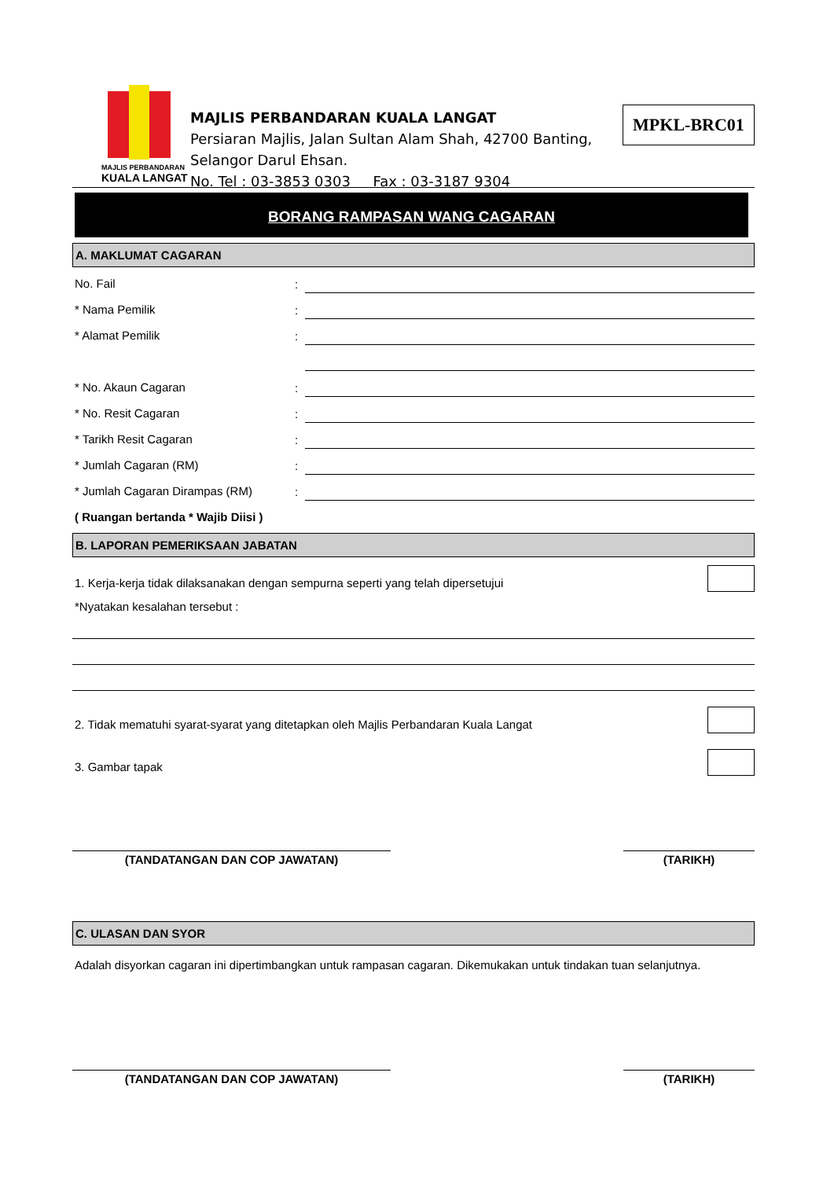MAJLIS PERBANDARAN
KUALA LANGAT
MAJLIS PERBANDARAN KUALA LANGAT
Persiaran Majlis, Jalan Sultan Alam Shah, 42700 Banting,
Selangor Darul Ehsan.
No. Tel : 03-3853 0303 Fax : 03-3187 9304
MPKL-BRC01
BORANG RAMPASAN WANG CAGARAN
A. MAKLUMAT CAGARAN
No. Fail
:
* Nama Pemilik
:
* Alamat Pemilik
:
* No. Akaun Cagaran
:
* No. Resit Cagaran
:
* Tarikh Resit Cagaran
:
* Jumlah Cagaran (RM)
:
* Jumlah Cagaran Dirampas (RM)
:
( Ruangan bertanda * Wajib Diisi )
B. LAPORAN PEMERIKSAAN JABATAN
1. Kerja-kerja tidak dilaksanakan dengan sempurna seperti yang telah dipersetujui
*Nyatakan kesalahan tersebut :
2. Tidak mematuhi syarat-syarat yang ditetapkan oleh Majlis Perbandaran Kuala Langat
3. Gambar tapak
(TANDATANGAN DAN COP JAWATAN) (TARIKH)
C. ULASAN DAN SYOR
Adalah disyorkan cagaran ini dipertimbangkan untuk rampasan cagaran. Dikemukakan untuk tindakan tuan selanjutnya.
(TANDATANGAN DAN COP JAWATAN) (TARIKH)